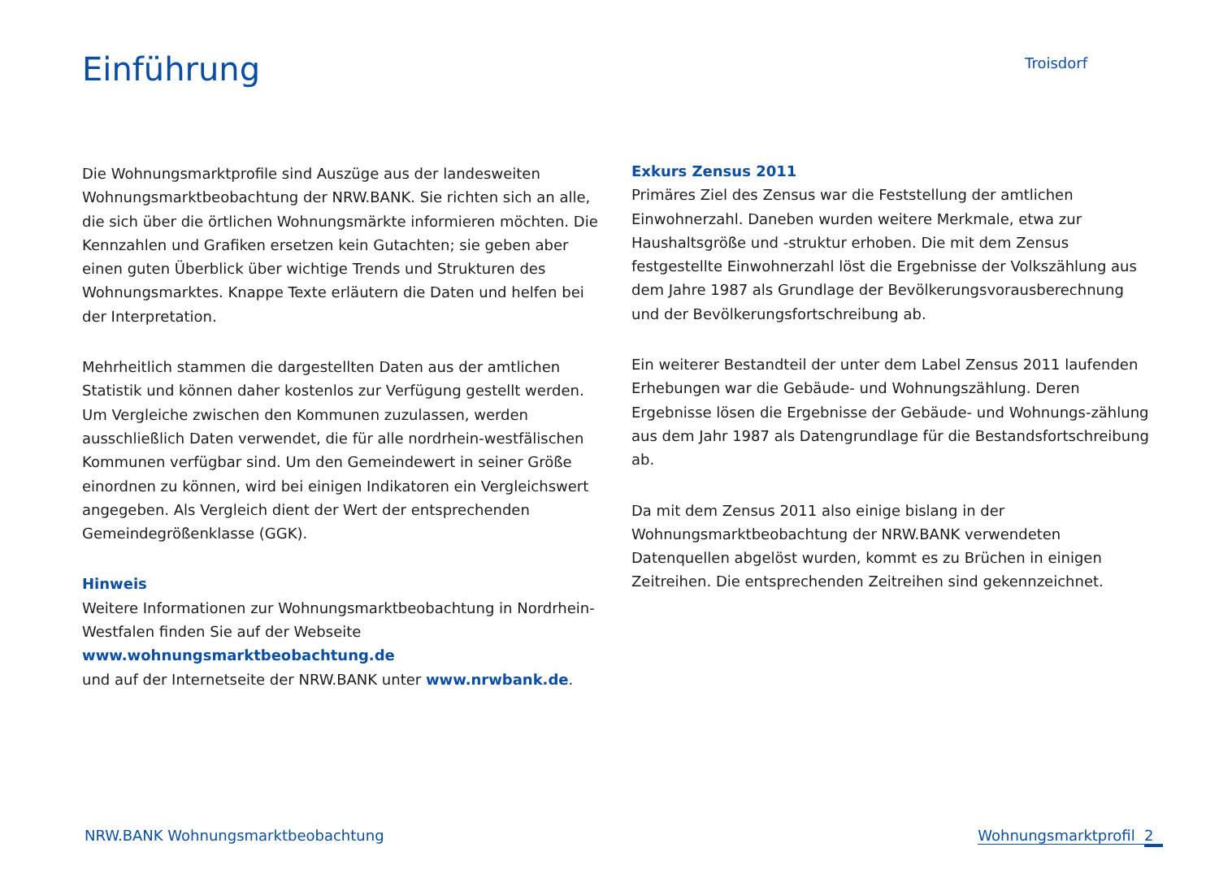Einführung
Troisdorf
Die Wohnungsmarktprofile sind Auszüge aus der landesweiten Wohnungsmarktbeobachtung der NRW.BANK. Sie richten sich an alle, die sich über die örtlichen Wohnungsmärkte informieren möchten. Die Kennzahlen und Grafiken ersetzen kein Gutachten; sie geben aber einen guten Überblick über wichtige Trends und Strukturen des Wohnungsmarktes. Knappe Texte erläutern die Daten und helfen bei der Interpretation.
Mehrheitlich stammen die dargestellten Daten aus der amtlichen Statistik und können daher kostenlos zur Verfügung gestellt werden. Um Vergleiche zwischen den Kommunen zuzulassen, werden ausschließlich Daten verwendet, die für alle nordrhein-westfälischen Kommunen verfügbar sind. Um den Gemeindewert in seiner Größe einordnen zu können, wird bei einigen Indikatoren ein Vergleichswert angegeben. Als Vergleich dient der Wert der entsprechenden Gemeindegrößenklasse (GGK).
Hinweis
Weitere Informationen zur Wohnungsmarktbeobachtung in Nordrhein-Westfalen finden Sie auf der Webseite
www.wohnungsmarktbeobachtung.de
und auf der Internetseite der NRW.BANK unter www.nrwbank.de.
Exkurs Zensus 2011
Primäres Ziel des Zensus war die Feststellung der amtlichen Einwohnerzahl. Daneben wurden weitere Merkmale, etwa zur Haushaltsgröße und -struktur erhoben. Die mit dem Zensus festgestellte Einwohnerzahl löst die Ergebnisse der Volkszählung aus dem Jahre 1987 als Grundlage der Bevölkerungsvorausberechnung und der Bevölkerungsfortschreibung ab.
Ein weiterer Bestandteil der unter dem Label Zensus 2011 laufenden Erhebungen war die Gebäude- und Wohnungszählung. Deren Ergebnisse lösen die Ergebnisse der Gebäude- und Wohnungs-zählung aus dem Jahr 1987 als Datengrundlage für die Bestandsfortschreibung ab.
Da mit dem Zensus 2011 also einige bislang in der Wohnungsmarktbeobachtung der NRW.BANK verwendeten Datenquellen abgelöst wurden, kommt es zu Brüchen in einigen Zeitreihen. Die entsprechenden Zeitreihen sind gekennzeichnet.
NRW.BANK Wohnungsmarktbeobachtung Wohnungsmarktprofil 2